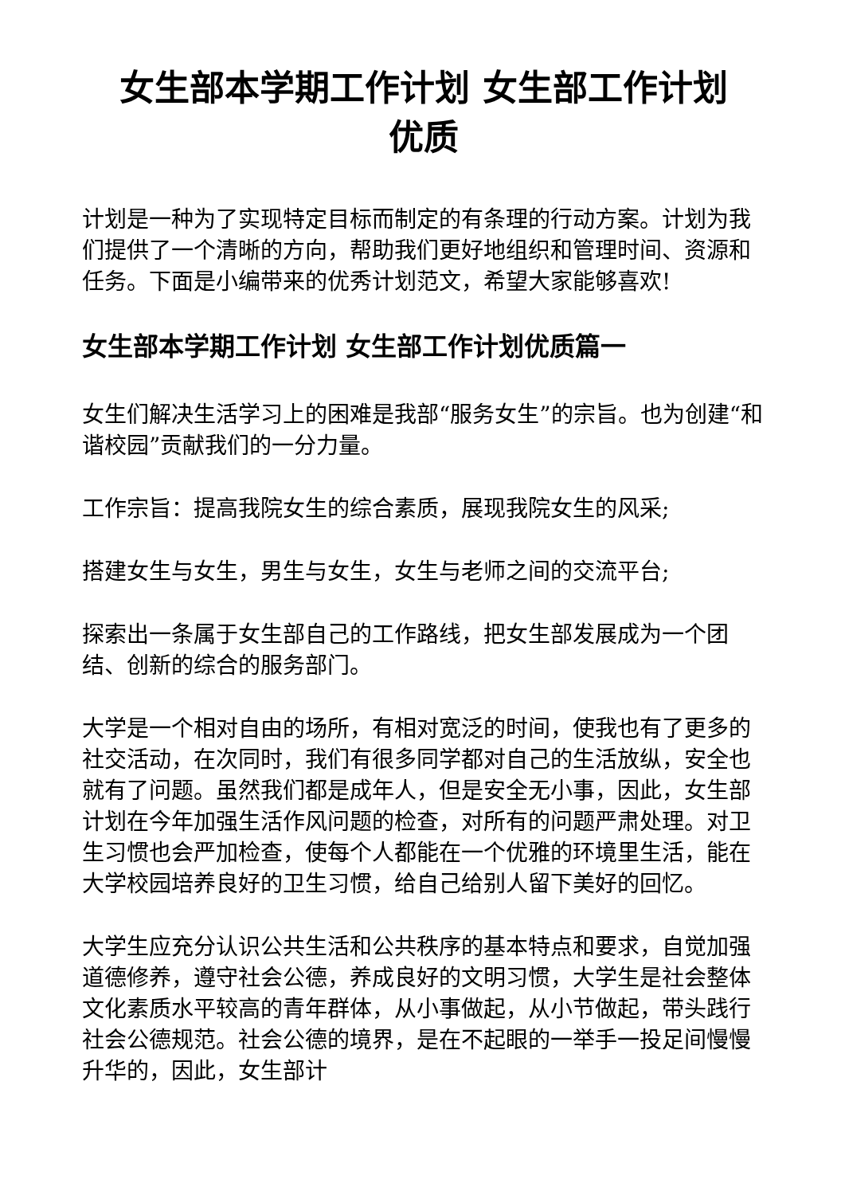女生部本学期工作计划 女生部工作计划
优质
计划是一种为了实现特定目标而制定的有条理的行动方案。计划为我们提供了一个清晰的方向，帮助我们更好地组织和管理时间、资源和任务。下面是小编带来的优秀计划范文，希望大家能够喜欢!
女生部本学期工作计划 女生部工作计划优质篇一
女生们解决生活学习上的困难是我部“服务女生”的宗旨。也为创建“和谐校园”贡献我们的一分力量。
工作宗旨：提高我院女生的综合素质，展现我院女生的风采;
搭建女生与女生，男生与女生，女生与老师之间的交流平台;
探索出一条属于女生部自己的工作路线，把女生部发展成为一个团结、创新的综合的服务部门。
大学是一个相对自由的场所，有相对宽泛的时间，使我也有了更多的社交活动，在次同时，我们有很多同学都对自己的生活放纵，安全也就有了问题。虽然我们都是成年人，但是安全无小事，因此，女生部计划在今年加强生活作风问题的检查，对所有的问题严肃处理。对卫生习惯也会严加检查，使每个人都能在一个优雅的环境里生活，能在大学校园培养良好的卫生习惯，给自己给别人留下美好的回忆。
大学生应充分认识公共生活和公共秩序的基本特点和要求，自觉加强道德修养，遵守社会公德，养成良好的文明习惯，大学生是社会整体文化素质水平较高的青年群体，从小事做起，从小节做起，带头践行社会公德规范。社会公德的境界，是在不起眼的一举手一投足间慢慢升华的，因此，女生部计